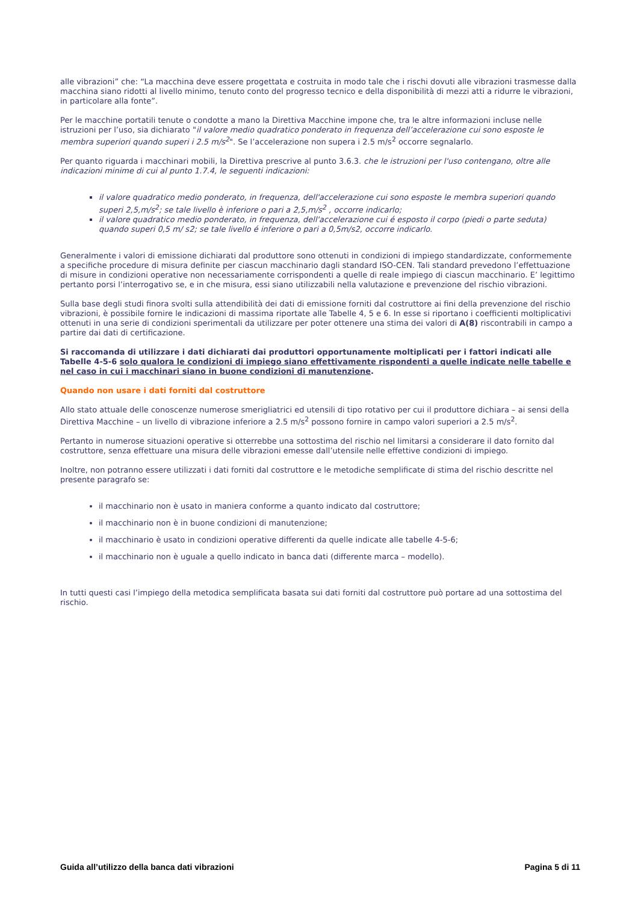alle vibrazioni” che: “La macchina deve essere progettata e costruita in modo tale che i rischi dovuti alle vibrazioni trasmesse dalla macchina siano ridotti al livello minimo, tenuto conto del progresso tecnico e della disponibilità di mezzi atti a ridurre le vibrazioni, in particolare alla fonte”.
Per le macchine portatili tenute o condotte a mano la Direttiva Macchine impone che, tra le altre informazioni incluse nelle istruzioni per l’uso, sia dichiarato "il valore medio quadratico ponderato in frequenza dell’accelerazione cui sono esposte le membra superiori quando superi i 2.5 m/s<sup>2</sup>". Se l’accelerazione non supera i 2.5 m/s<sup>2</sup> occorre segnalarlo.
Per quanto riguarda i macchinari mobili, la Direttiva prescrive al punto 3.6.3. che le istruzioni per l'uso contengano, oltre alle indicazioni minime di cui al punto 1.7.4, le seguenti indicazioni:
il valore quadratico medio ponderato, in frequenza, dell'accelerazione cui sono esposte le membra superiori quando superi 2,5,m/s<sup>2</sup>; se tale livello è inferiore o pari a 2,5,m/s<sup>2</sup> , occorre indicarlo;
il valore quadratico medio ponderato, in frequenza, dell'accelerazione cui é esposto il corpo (piedi o parte seduta) quando superi 0,5 m/ s2; se tale livello é inferiore o pari a 0,5m/s2, occorre indicarlo.
Generalmente i valori di emissione dichiarati dal produttore sono ottenuti in condizioni di impiego standardizzate, conformemente a specifiche procedure di misura definite per ciascun macchinario dagli standard ISO-CEN. Tali standard prevedono l’effettuazione di misure in condizioni operative non necessariamente corrispondenti a quelle di reale impiego di ciascun macchinario. E’ legittimo pertanto porsi l’interrogativo se, e in che misura, essi siano utilizzabili nella valutazione e prevenzione del rischio vibrazioni.
Sulla base degli studi finora svolti sulla attendibilità dei dati di emissione forniti dal costruttore ai fini della prevenzione del rischio vibrazioni, è possibile fornire le indicazioni di massima riportate alle Tabelle 4, 5 e 6. In esse si riportano i coefficienti moltiplicativi ottenuti in una serie di condizioni sperimentali da utilizzare per poter ottenere una stima dei valori di A(8) riscontrabili in campo a partire dai dati di certificazione.
Si raccomanda di utilizzare i dati dichiarati dai produttori opportunamente moltiplicati per i fattori indicati alle Tabelle 4-5-6 solo qualora le condizioni di impiego siano effettivamente rispondenti a quelle indicate nelle tabelle e nel caso in cui i macchinari siano in buone condizioni di manutenzione.
Quando non usare i dati forniti dal costruttore
Allo stato attuale delle conoscenze numerose smerigliatrici ed utensili di tipo rotativo per cui il produttore dichiara – ai sensi della Direttiva Macchine – un livello di vibrazione inferiore a 2.5 m/s<sup>2</sup> possono fornire in campo valori superiori a 2.5 m/s<sup>2</sup>.
Pertanto in numerose situazioni operative si otterrebbe una sottostima del rischio nel limitarsi a considerare il dato fornito dal costruttore, senza effettuare una misura delle vibrazioni emesse dall’utensile nelle effettive condizioni di impiego.
Inoltre, non potranno essere utilizzati i dati forniti dal costruttore e le metodiche semplificate di stima del rischio descritte nel presente paragrafo se:
il macchinario non è usato in maniera conforme a quanto indicato dal costruttore;
il macchinario non è in buone condizioni di manutenzione;
il macchinario è usato in condizioni operative differenti da quelle indicate alle tabelle 4-5-6;
il macchinario non è uguale a quello indicato in banca dati (differente marca – modello).
In tutti questi casi l’impiego della metodica semplificata basata sui dati forniti dal costruttore può portare ad una sottostima del rischio.
Guida all’utilizzo della banca dati vibrazioni Pagina 5 di 11